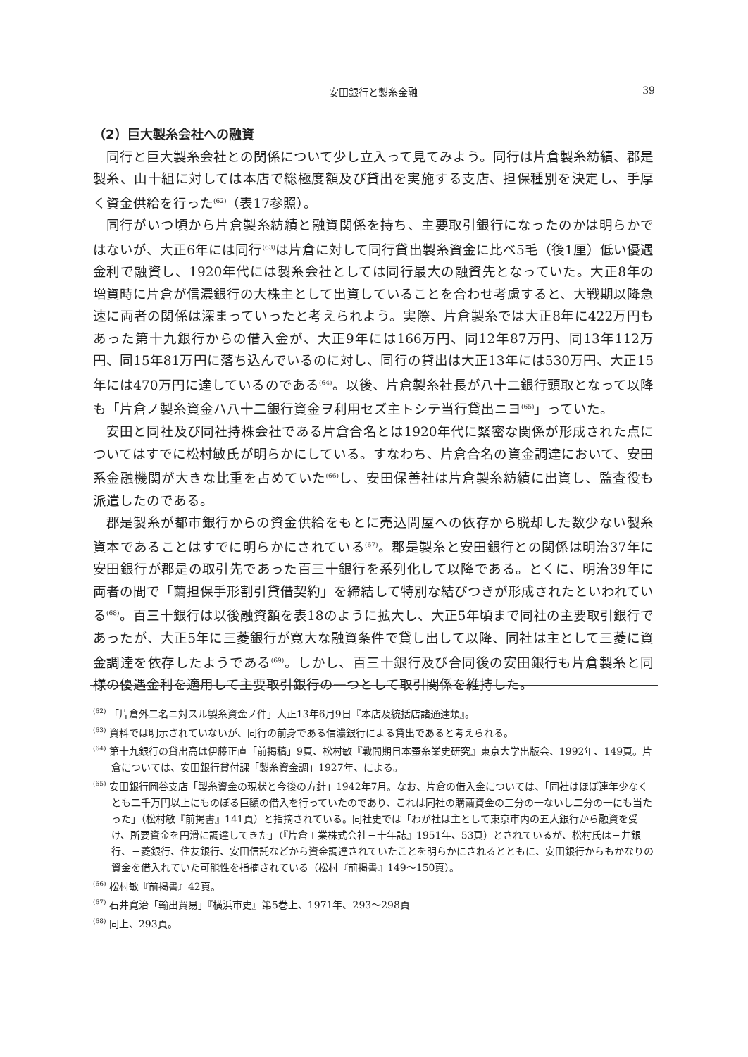安田銀行と製糸金融
39
（2）巨大製糸会社への融資
同行と巨大製糸会社との関係について少し立入って見てみよう。同行は片倉製糸紡績、郡是製糸、山十組に対しては本店で総極度額及び貸出を実施する支店、担保種別を決定し、手厚く資金供給を行った<sup>(62)</sup>（表17参照）。
同行がいつ頃から片倉製糸紡績と融資関係を持ち、主要取引銀行になったのかは明らかではないが、大正6年には同行<sup>(63)</sup>は片倉に対して同行貸出製糸資金に比べ5毛（後1厘）低い優遇金利で融資し、1920年代には製糸会社としては同行最大の融資先となっていた。大正8年の増資時に片倉が信濃銀行の大株主として出資していることを合わせ考慮すると、大戦期以降急速に両者の関係は深まっていったと考えられよう。実際、片倉製糸では大正8年に422万円もあった第十九銀行からの借入金が、大正9年には166万円、同12年87万円、同13年112万円、同15年81万円に落ち込んでいるのに対し、同行の貸出は大正13年には530万円、大正15年には470万円に達しているのである<sup>(64)</sup>。以後、片倉製糸社長が八十二銀行頭取となって以降も「片倉ノ製糸資金ハ八十二銀行資金ヲ利用セズ主トシテ当行貸出ニヨ<sup>(65)</sup>」っていた。
安田と同社及び同社持株会社である片倉合名とは1920年代に緊密な関係が形成された点についてはすでに松村敏氏が明らかにしている。すなわち、片倉合名の資金調達において、安田系金融機関が大きな比重を占めていた<sup>(66)</sup>し、安田保善社は片倉製糸紡績に出資し、監査役も派遣したのである。
郡是製糸が都市銀行からの資金供給をもとに売込問屋への依存から脱却した数少ない製糸資本であることはすでに明らかにされている<sup>(67)</sup>。郡是製糸と安田銀行との関係は明治37年に安田銀行が郡是の取引先であった百三十銀行を系列化して以降である。とくに、明治39年に両者の間で「繭担保手形割引貸借契約」を締結して特別な結びつきが形成されたといわれている<sup>(68)</sup>。百三十銀行は以後融資額を表18のように拡大し、大正5年頃まで同社の主要取引銀行であったが、大正5年に三菱銀行が寛大な融資条件で貸し出して以降、同社は主として三菱に資金調達を依存したようである<sup>(69)</sup>。しかし、百三十銀行及び合同後の安田銀行も片倉製糸と同様の優遇金利を適用して主要取引銀行の一つとして取引関係を維持した。
<sup>(62)</sup> 「片倉外二名ニ対スル製糸資金ノ件」大正13年6月9日『本店及統括店諸通達類』。
<sup>(63)</sup> 資料では明示されていないが、同行の前身である信濃銀行による貸出であると考えられる。
<sup>(64)</sup> 第十九銀行の貸出高は伊藤正直「前掲稿」9頁、松村敏『戦間期日本蚕糸業史研究』東京大学出版会、1992年、149頁。片倉については、安田銀行貸付課「製糸資金調」1927年、による。
<sup>(65)</sup> 安田銀行岡谷支店「製糸資金の現状と今後の方針」1942年7月。なお、片倉の借入金については、「同社はほぼ連年少なくとも二千万円以上にものぼる巨額の借入を行っていたのであり、これは同社の購繭資金の三分の一ないし二分の一にも当たった」（松村敏『前掲書』141頁）と指摘されている。同社史では「わが社は主として東京市内の五大銀行から融資を受け、所要資金を円滑に調達してきた」（『片倉工業株式会社三十年誌』1951年、53頁）とされているが、松村氏は三井銀行、三菱銀行、住友銀行、安田信託などから資金調達されていたことを明らかにされるとともに、安田銀行からもかなりの資金を借入れていた可能性を指摘されている（松村『前掲書』149～150頁）。
<sup>(66)</sup> 松村敏『前掲書』42頁。
<sup>(67)</sup> 石井寛治「輸出貿易」『横浜市史』第5巻上、1971年、293～298頁
<sup>(68)</sup> 同上、293頁。